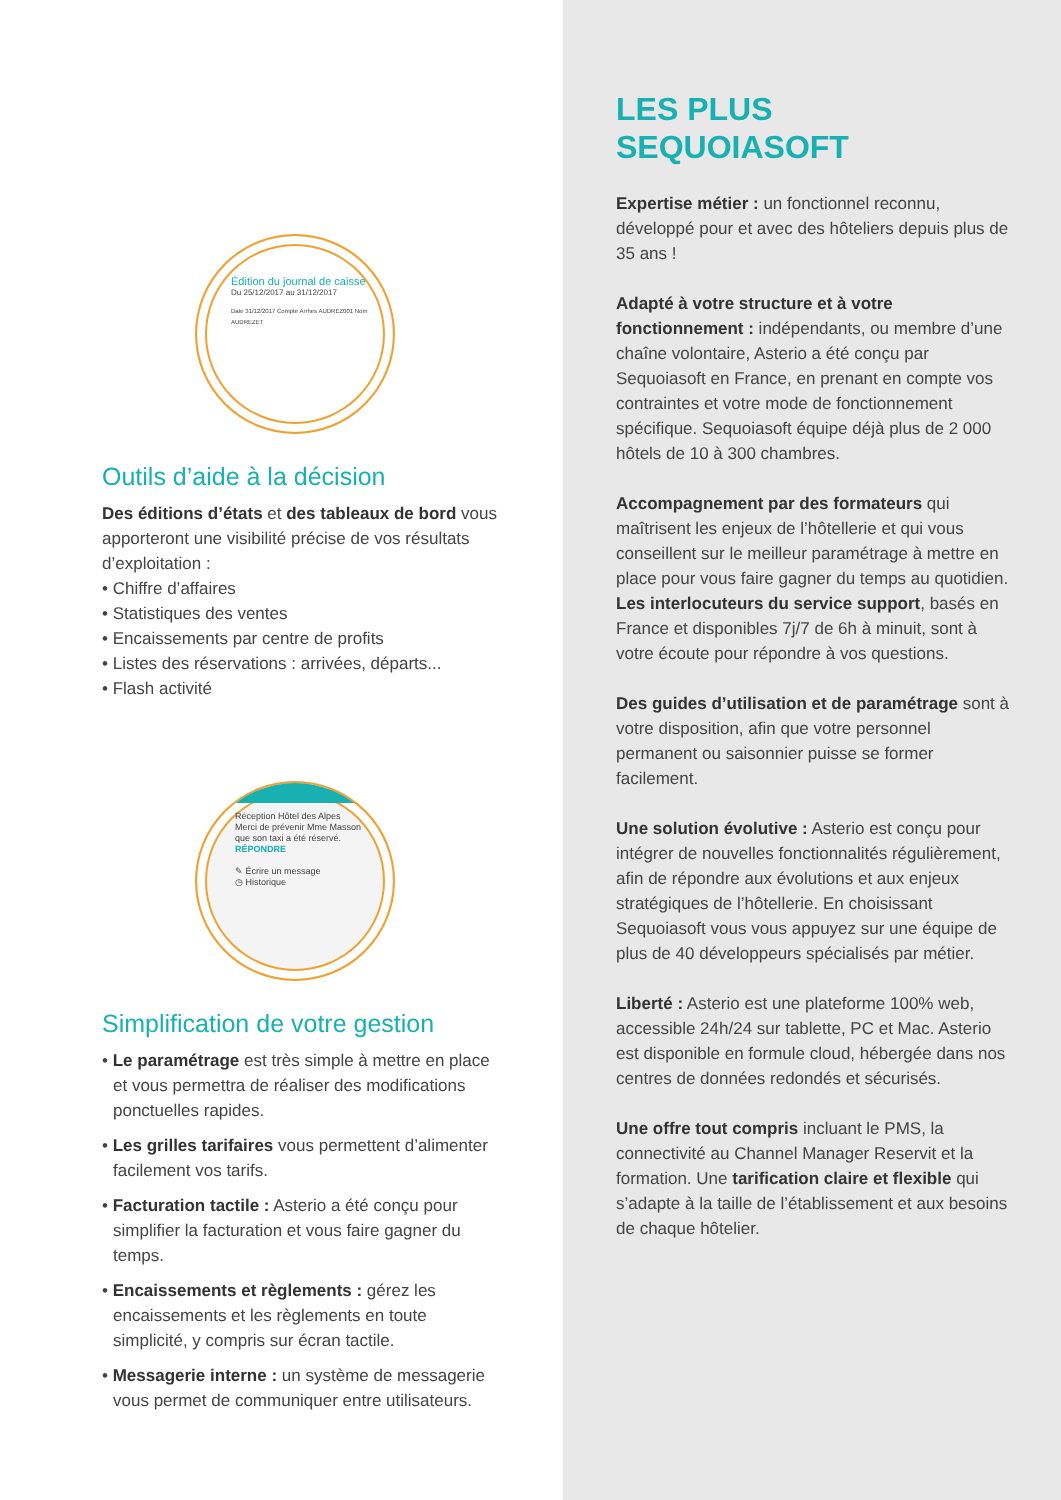Édition du journal de caisse
Du 25/12/2017 au 31/12/2017
Date 31/12/2017 Compte Arrhes AUDREZ001 Nom AUDREZET
Outils d’aide à la décision
Des éditions d’états et des tableaux de bord vous apporteront une visibilité précise de vos résultats d’exploitation :
• Chiffre d’affaires
• Statistiques des ventes
• Encaissements par centre de profits
• Listes des réservations : arrivées, départs...
• Flash activité
Réception Hôtel des Alpes
Merci de prévenir Mme Masson
que son taxi a été réservé.
RÉPONDRE
✎ Écrire un message
◷ Historique
Simplification de votre gestion
• Le paramétrage est très simple à mettre en place et vous permettra de réaliser des modifications ponctuelles rapides.
• Les grilles tarifaires vous permettent d’alimenter facilement vos tarifs.
• Facturation tactile : Asterio a été conçu pour simplifier la facturation et vous faire gagner du temps.
• Encaissements et règlements : gérez les encaissements et les règlements en toute simplicité, y compris sur écran tactile.
• Messagerie interne : un système de messagerie vous permet de communiquer entre utilisateurs.
LES PLUS
SEQUOIASOFT
Expertise métier : un fonctionnel reconnu, développé pour et avec des hôteliers depuis plus de 35 ans !
Adapté à votre structure et à votre fonctionnement : indépendants, ou membre d’une chaîne volontaire, Asterio a été conçu par Sequoiasoft en France, en prenant en compte vos contraintes et votre mode de fonctionnement spécifique. Sequoiasoft équipe déjà plus de 2 000 hôtels de 10 à 300 chambres.
Accompagnement par des formateurs qui maîtrisent les enjeux de l’hôtellerie et qui vous conseillent sur le meilleur paramétrage à mettre en place pour vous faire gagner du temps au quotidien. Les interlocuteurs du service support, basés en France et disponibles 7j/7 de 6h à minuit, sont à votre écoute pour répondre à vos questions.
Des guides d’utilisation et de paramétrage sont à votre disposition, afin que votre personnel permanent ou saisonnier puisse se former facilement.
Une solution évolutive : Asterio est conçu pour intégrer de nouvelles fonctionnalités régulièrement, afin de répondre aux évolutions et aux enjeux stratégiques de l’hôtellerie. En choisissant Sequoiasoft vous vous appuyez sur une équipe de plus de 40 développeurs spécialisés par métier.
Liberté : Asterio est une plateforme 100% web, accessible 24h/24 sur tablette, PC et Mac. Asterio est disponible en formule cloud, hébergée dans nos centres de données redondés et sécurisés.
Une offre tout compris incluant le PMS, la connectivité au Channel Manager Reservit et la formation. Une tarification claire et flexible qui s’adapte à la taille de l’établissement et aux besoins de chaque hôtelier.